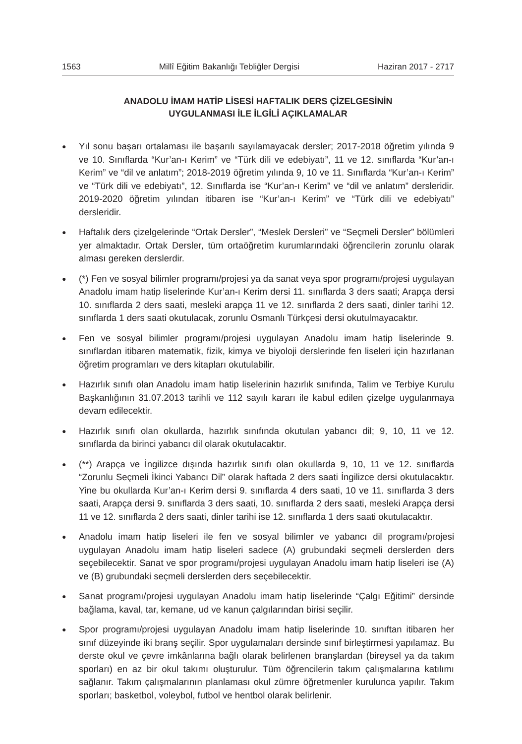1563 Millî Eğitim Bakanlığı Tebliğler Dergisi Haziran 2017 - 2717
ANADOLU İMAM HATİP LİSESİ HAFTALIK DERS ÇİZELGESİNİN
UYGULANMASI İLE İLGİLİ AÇIKLAMALAR
● Yıl sonu başarı ortalaması ile başarılı sayılamayacak dersler; 2017-2018 öğretim yılında 9 ve 10. Sınıflarda “Kur’an-ı Kerim” ve “Türk dili ve edebiyatı”, 11 ve 12. sınıflarda “Kur’an-ı Kerim” ve “dil ve anlatım”; 2018-2019 öğretim yılında 9, 10 ve 11. Sınıflarda “Kur’an-ı Kerim” ve “Türk dili ve edebiyatı”, 12. Sınıflarda ise “Kur’an-ı Kerim” ve “dil ve anlatım” dersleridir. 2019-2020 öğretim yılından itibaren ise “Kur’an-ı Kerim” ve “Türk dili ve edebiyatı” dersleridir.
● Haftalık ders çizelgelerinde “Ortak Dersler”, “Meslek Dersleri” ve “Seçmeli Dersler” bölümleri yer almaktadır. Ortak Dersler, tüm ortaöğretim kurumlarındaki öğrencilerin zorunlu olarak alması gereken derslerdir.
● (*) Fen ve sosyal bilimler programı/projesi ya da sanat veya spor programı/projesi uygulayan Anadolu imam hatip liselerinde Kur’an-ı Kerim dersi 11. sınıflarda 3 ders saati; Arapça dersi 10. sınıflarda 2 ders saati, mesleki arapça 11 ve 12. sınıflarda 2 ders saati, dinler tarihi 12. sınıflarda 1 ders saati okutulacak, zorunlu Osmanlı Türkçesi dersi okutulmayacaktır.
● Fen ve sosyal bilimler programı/projesi uygulayan Anadolu imam hatip liselerinde 9. sınıflardan itibaren matematik, fizik, kimya ve biyoloji derslerinde fen liseleri için hazırlanan öğretim programları ve ders kitapları okutulabilir.
● Hazırlık sınıfı olan Anadolu imam hatip liselerinin hazırlık sınıfında, Talim ve Terbiye Kurulu Başkanlığının 31.07.2013 tarihli ve 112 sayılı kararı ile kabul edilen çizelge uygulanmaya devam edilecektir.
● Hazırlık sınıfı olan okullarda, hazırlık sınıfında okutulan yabancı dil; 9, 10, 11 ve 12. sınıflarda da birinci yabancı dil olarak okutulacaktır.
● (**) Arapça ve İngilizce dışında hazırlık sınıfı olan okullarda 9, 10, 11 ve 12. sınıflarda “Zorunlu Seçmeli İkinci Yabancı Dil” olarak haftada 2 ders saati İngilizce dersi okutulacaktır. Yine bu okullarda Kur’an-ı Kerim dersi 9. sınıflarda 4 ders saati, 10 ve 11. sınıflarda 3 ders saati, Arapça dersi 9. sınıflarda 3 ders saati, 10. sınıflarda 2 ders saati, mesleki Arapça dersi 11 ve 12. sınıflarda 2 ders saati, dinler tarihi ise 12. sınıflarda 1 ders saati okutulacaktır.
● Anadolu imam hatip liseleri ile fen ve sosyal bilimler ve yabancı dil programı/projesi uygulayan Anadolu imam hatip liseleri sadece (A) grubundaki seçmeli derslerden ders seçebilecektir. Sanat ve spor programı/projesi uygulayan Anadolu imam hatip liseleri ise (A) ve (B) grubundaki seçmeli derslerden ders seçebilecektir.
● Sanat programı/projesi uygulayan Anadolu imam hatip liselerinde “Çalgı Eğitimi” dersinde bağlama, kaval, tar, kemane, ud ve kanun çalgılarından birisi seçilir.
● Spor programı/projesi uygulayan Anadolu imam hatip liselerinde 10. sınıftan itibaren her sınıf düzeyinde iki branş seçilir. Spor uygulamaları dersinde sınıf birleştirmesi yapılamaz. Bu derste okul ve çevre imkânlarına bağlı olarak belirlenen branşlardan (bireysel ya da takım sporları) en az bir okul takımı oluşturulur. Tüm öğrencilerin takım çalışmalarına katılımı sağlanır. Takım çalışmalarının planlaması okul zümre öğretmenler kurulunca yapılır. Takım sporları; basketbol, voleybol, futbol ve hentbol olarak belirlenir.